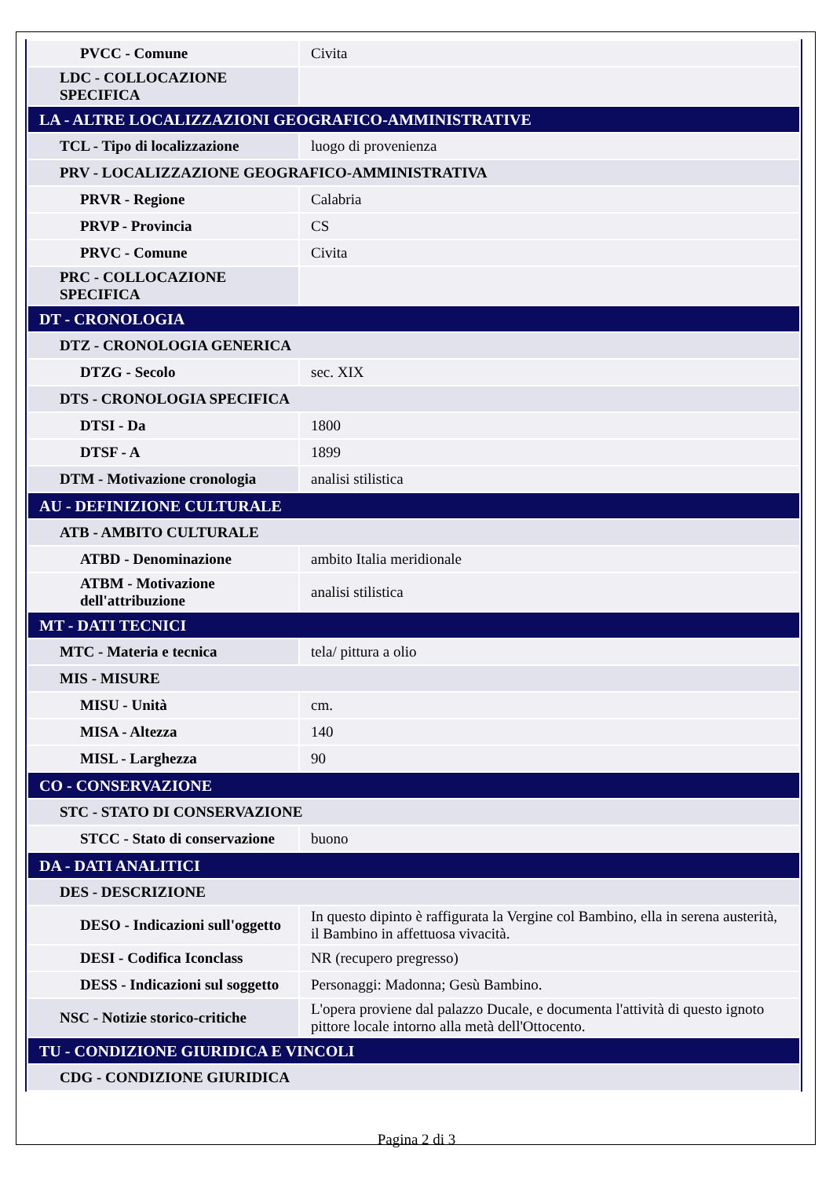| PVCC - Comune | Civita |
| LDC - COLLOCAZIONE SPECIFICA | |
| LA - ALTRE LOCALIZZAZIONI GEOGRAFICO-AMMINISTRATIVE | |
| TCL - Tipo di localizzazione | luogo di provenienza |
| PRV - LOCALIZZAZIONE GEOGRAFICO-AMMINISTRATIVA | |
| PRVR - Regione | Calabria |
| PRVP - Provincia | CS |
| PRVC - Comune | Civita |
| PRC - COLLOCAZIONE SPECIFICA | |
| DT - CRONOLOGIA | |
| DTZ - CRONOLOGIA GENERICA | |
| DTZG - Secolo | sec. XIX |
| DTS - CRONOLOGIA SPECIFICA | |
| DTSI - Da | 1800 |
| DTSF - A | 1899 |
| DTM - Motivazione cronologia | analisi stilistica |
| AU - DEFINIZIONE CULTURALE | |
| ATB - AMBITO CULTURALE | |
| ATBD - Denominazione | ambito Italia meridionale |
| ATBM - Motivazione dell'attribuzione | analisi stilistica |
| MT - DATI TECNICI | |
| MTC - Materia e tecnica | tela/ pittura a olio |
| MIS - MISURE | |
| MISU - Unità | cm. |
| MISA - Altezza | 140 |
| MISL - Larghezza | 90 |
| CO - CONSERVAZIONE | |
| STC - STATO DI CONSERVAZIONE | |
| STCC - Stato di conservazione | buono |
| DA - DATI ANALITICI | |
| DES - DESCRIZIONE | |
| DESO - Indicazioni sull'oggetto | In questo dipinto è raffigurata la Vergine col Bambino, ella in serena austerità, il Bambino in affettuosa vivacità. |
| DESI - Codifica Iconclass | NR (recupero pregresso) |
| DESS - Indicazioni sul soggetto | Personaggi: Madonna; Gesù Bambino. |
| NSC - Notizie storico-critiche | L'opera proviene dal palazzo Ducale, e documenta l'attività di questo ignoto pittore locale intorno alla metà dell'Ottocento. |
| TU - CONDIZIONE GIURIDICA E VINCOLI | |
| CDG - CONDIZIONE GIURIDICA | |
Pagina 2 di 3